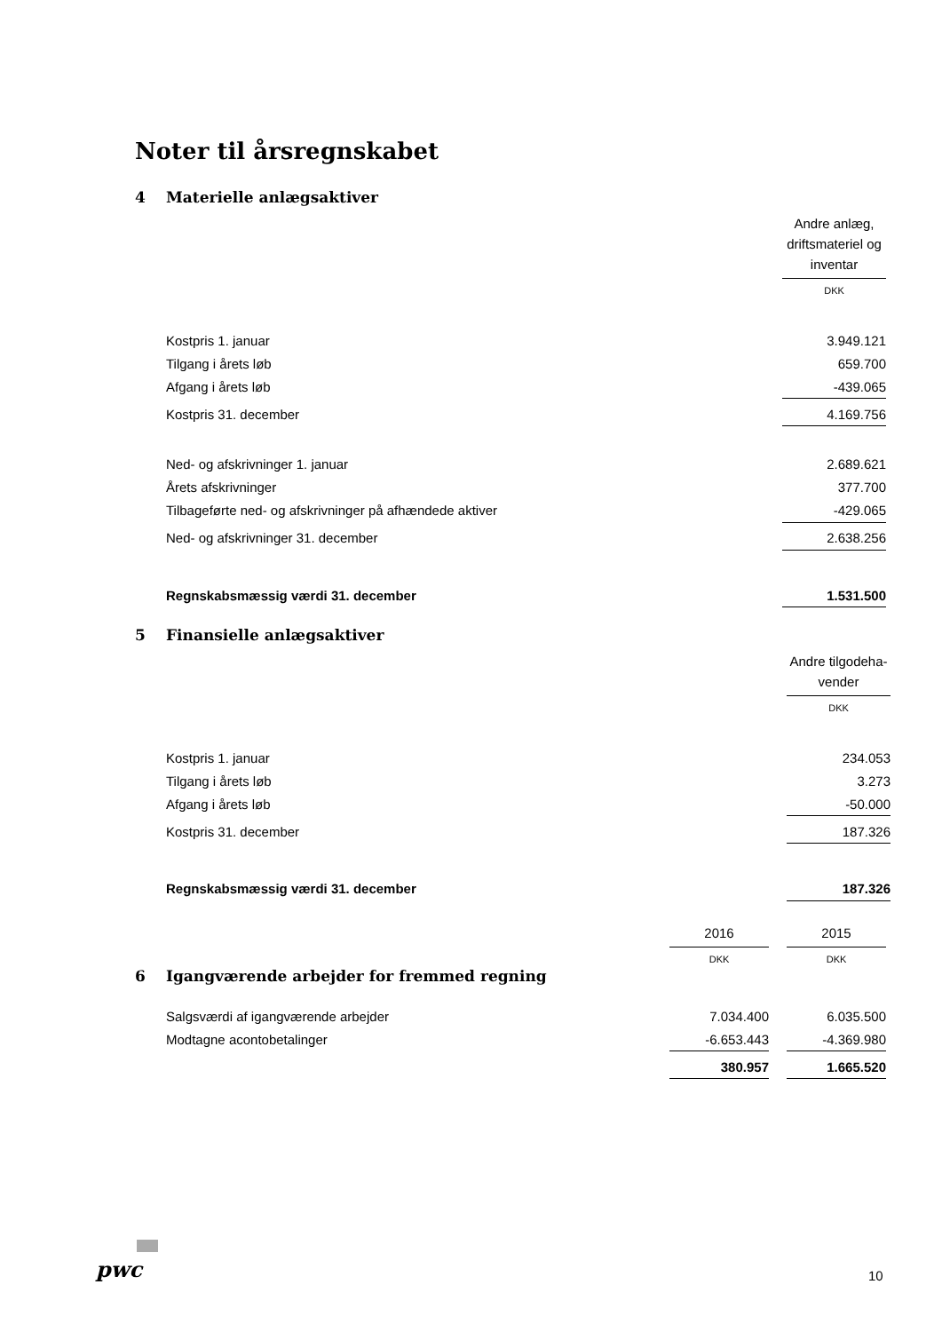Noter til årsregnskabet
4 Materielle anlægsaktiver
| | Andre anlæg, driftsmateriel og inventar |
| | DKK |
| Kostpris 1. januar | 3.949.121 |
| Tilgang i årets løb | 659.700 |
| Afgang i årets løb | -439.065 |
| Kostpris 31. december | 4.169.756 |
| Ned- og afskrivninger 1. januar | 2.689.621 |
| Årets afskrivninger | 377.700 |
| Tilbageførte ned- og afskrivninger på afhændede aktiver | -429.065 |
| Ned- og afskrivninger 31. december | 2.638.256 |
| Regnskabsmæssig værdi 31. december | 1.531.500 |
5 Finansielle anlægsaktiver
| | Andre tilgodeha-vender |
| | DKK |
| Kostpris 1. januar | 234.053 |
| Tilgang i årets løb | 3.273 |
| Afgang i årets løb | -50.000 |
| Kostpris 31. december | 187.326 |
| Regnskabsmæssig værdi 31. december | 187.326 |
| | 2016 | | 2015 |
| | DKK | | DKK |
6 Igangværende arbejder for fremmed regning
| Salgsværdi af igangværende arbejder | 7.034.400 | | 6.035.500 |
| Modtagne acontobetalinger | -6.653.443 | | -4.369.980 |
| | 380.957 | | 1.665.520 |
pwc 10